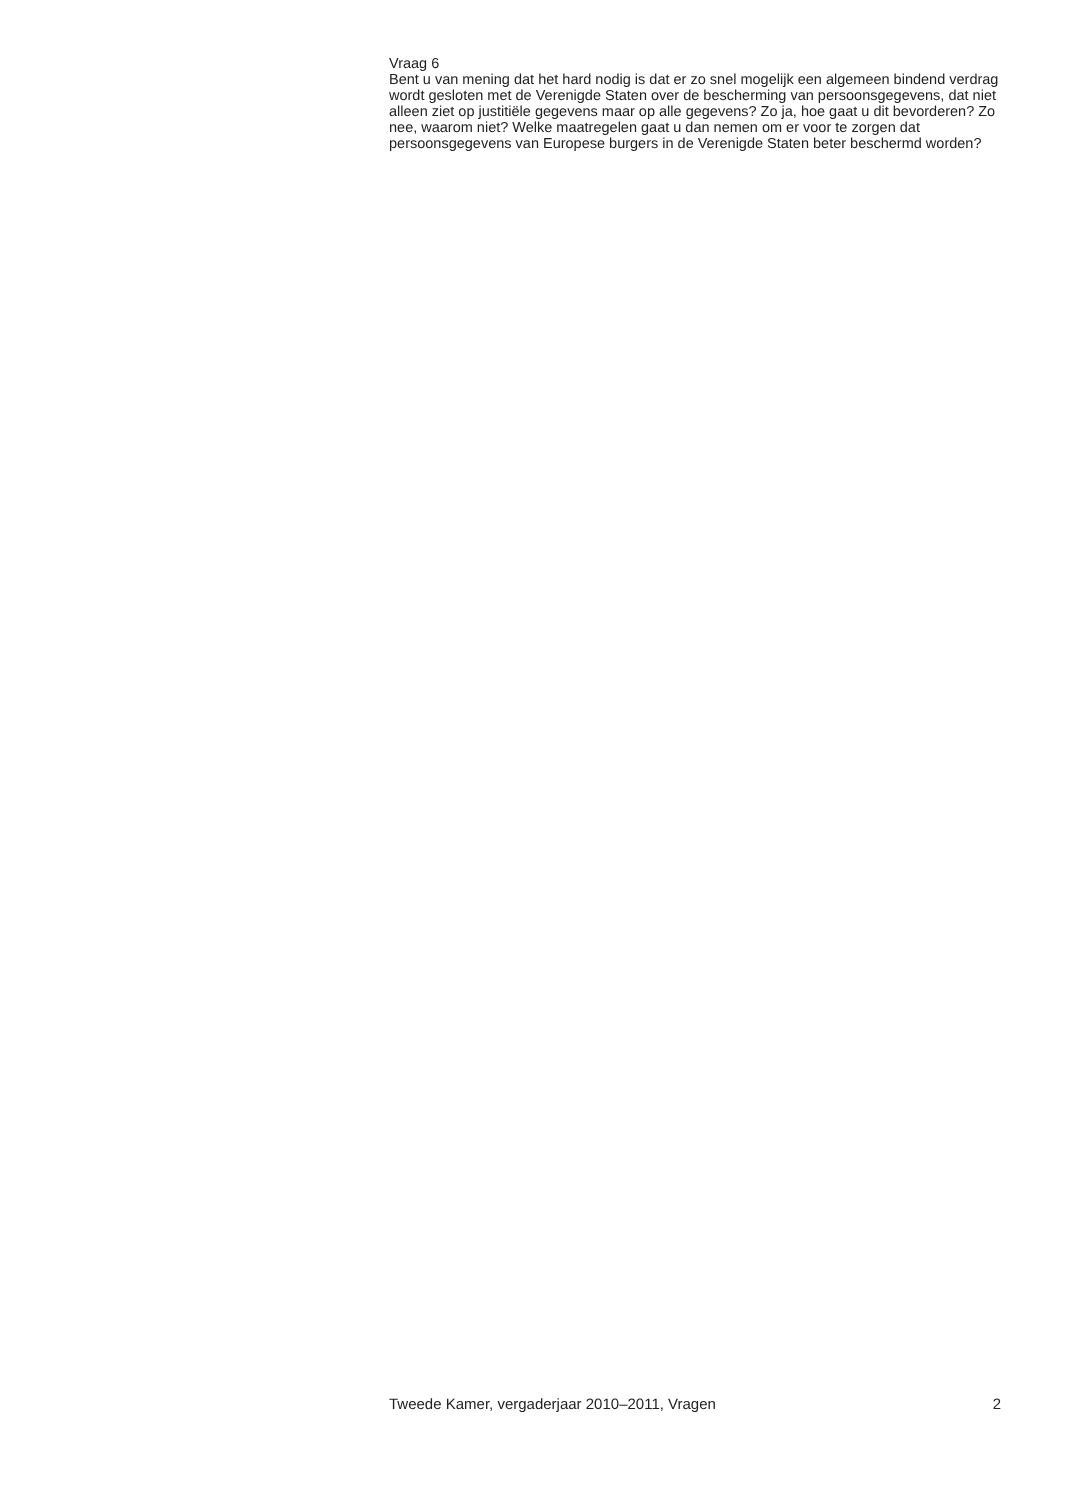Vraag 6
Bent u van mening dat het hard nodig is dat er zo snel mogelijk een algemeen bindend verdrag wordt gesloten met de Verenigde Staten over de bescherming van persoonsgegevens, dat niet alleen ziet op justitiële gegevens maar op alle gegevens? Zo ja, hoe gaat u dit bevorderen? Zo nee, waarom niet? Welke maatregelen gaat u dan nemen om er voor te zorgen dat persoonsgegevens van Europese burgers in de Verenigde Staten beter beschermd worden?
Tweede Kamer, vergaderjaar 2010–2011, Vragen 2